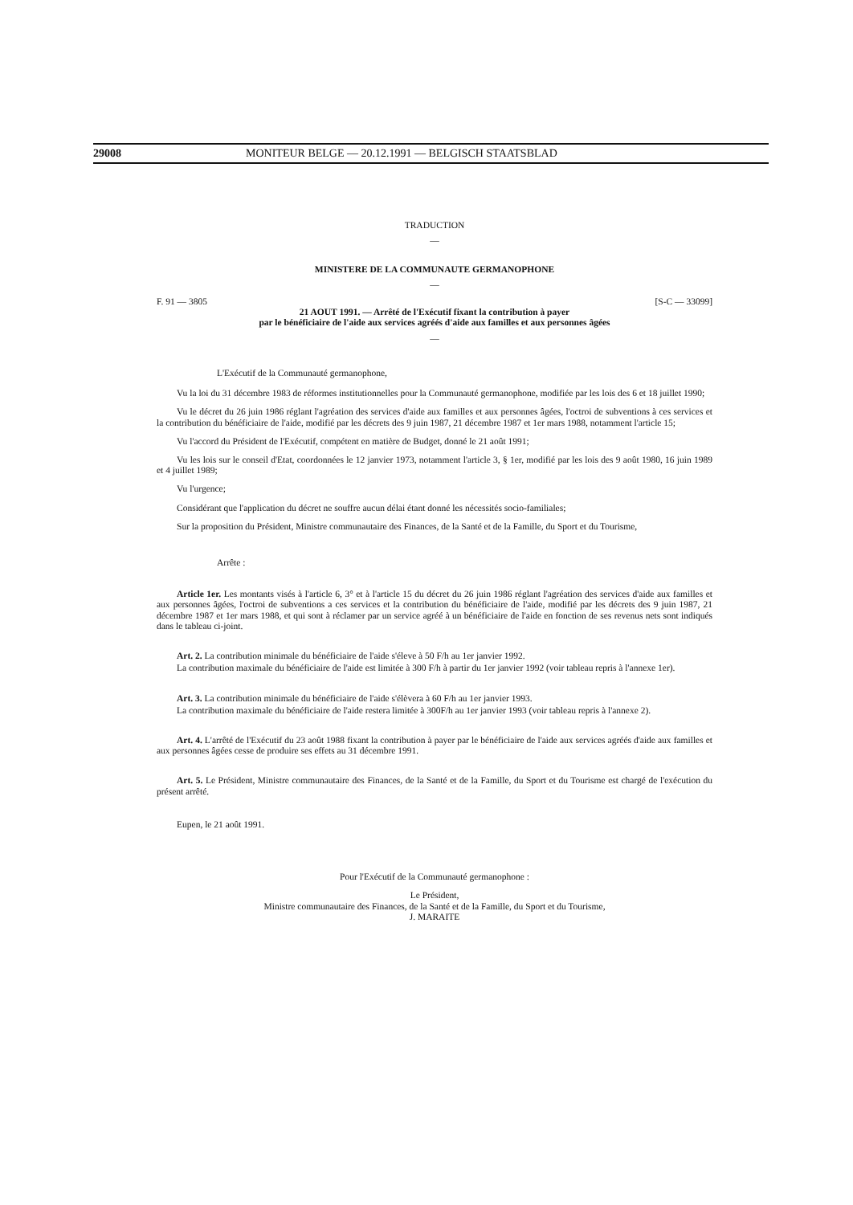29008 MONITEUR BELGE — 20.12.1991 — BELGISCH STAATSBLAD
TRADUCTION
—
MINISTERE DE LA COMMUNAUTE GERMANOPHONE
—
F. 91 — 3805 [S-C — 33099]
21 AOUT 1991. — Arrêté de l'Exécutif fixant la contribution à payer
par le bénéficiaire de l'aide aux services agréés d'aide aux familles et aux personnes âgées
—
L'Exécutif de la Communauté germanophone,
Vu la loi du 31 décembre 1983 de réformes institutionnelles pour la Communauté germanophone, modifiée par les lois des 6 et 18 juillet 1990;
Vu le décret du 26 juin 1986 réglant l'agréation des services d'aide aux familles et aux personnes âgées, l'octroi de subventions à ces services et la contribution du bénéficiaire de l'aide, modifié par les décrets des 9 juin 1987, 21 décembre 1987 et 1er mars 1988, notamment l'article 15;
Vu l'accord du Président de l'Exécutif, compétent en matière de Budget, donné le 21 août 1991;
Vu les lois sur le conseil d'Etat, coordonnées le 12 janvier 1973, notamment l'article 3, § 1er, modifié par les lois des 9 août 1980, 16 juin 1989 et 4 juillet 1989;
Vu l'urgence;
Considérant que l'application du décret ne souffre aucun délai étant donné les nécessités socio-familiales;
Sur la proposition du Président, Ministre communautaire des Finances, de la Santé et de la Famille, du Sport et du Tourisme,
Arrête :
Article 1er. Les montants visés à l'article 6, 3° et à l'article 15 du décret du 26 juin 1986 réglant l'agréation des services d'aide aux familles et aux personnes âgées, l'octroi de subventions a ces services et la contribution du bénéficiaire de l'aide, modifié par les décrets des 9 juin 1987, 21 décembre 1987 et 1er mars 1988, et qui sont à réclamer par un service agréé à un bénéficiaire de l'aide en fonction de ses revenus nets sont indiqués dans le tableau ci-joint.
Art. 2. La contribution minimale du bénéficiaire de l'aide s'éleve à 50 F/h au 1er janvier 1992.
La contribution maximale du bénéficiaire de l'aide est limitée à 300 F/h à partir du 1er janvier 1992 (voir tableau repris à l'annexe 1er).
Art. 3. La contribution minimale du bénéficiaire de l'aide s'élèvera à 60 F/h au 1er janvier 1993.
La contribution maximale du bénéficiaire de l'aide restera limitée à 300F/h au 1er janvier 1993 (voir tableau repris à l'annexe 2).
Art. 4. L'arrêté de l'Exécutif du 23 août 1988 fixant la contribution à payer par le bénéficiaire de l'aide aux services agréés d'aide aux familles et aux personnes âgées cesse de produire ses effets au 31 décembre 1991.
Art. 5. Le Président, Ministre communautaire des Finances, de la Santé et de la Famille, du Sport et du Tourisme est chargé de l'exécution du présent arrêté.
Eupen, le 21 août 1991.
Pour l'Exécutif de la Communauté germanophone :
Le Président,
Ministre communautaire des Finances, de la Santé et de la Famille, du Sport et du Tourisme,
J. MARAITE